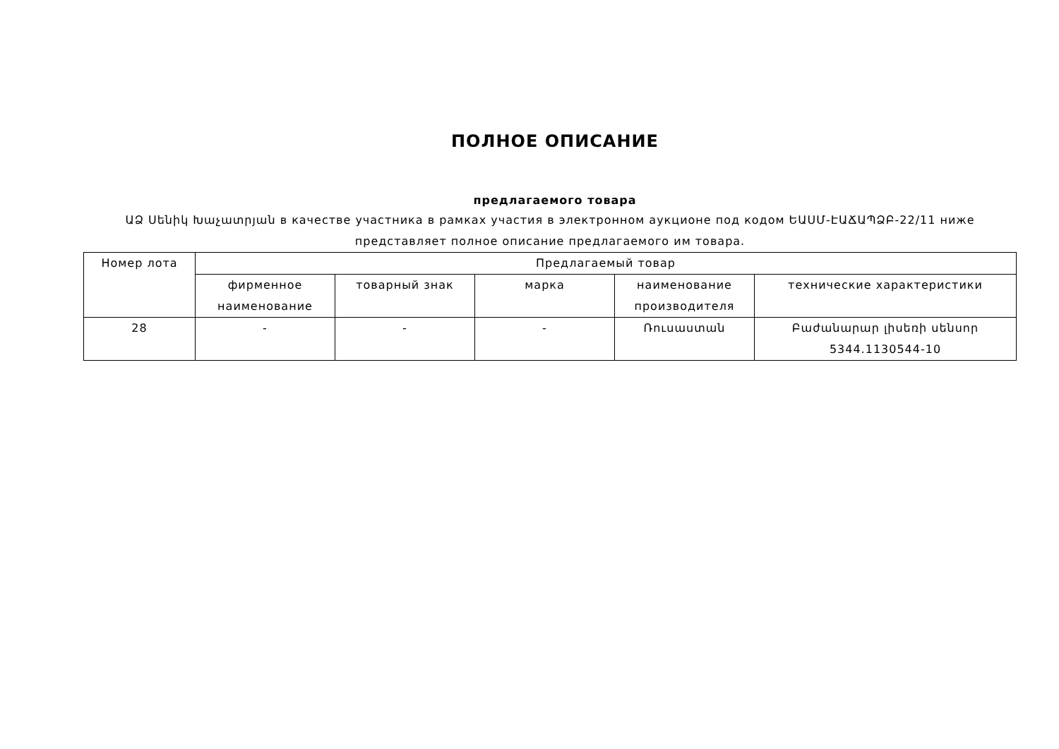ПОЛНОЕ ОПИСАНИЕ
предлагаемого товара
ԱՁ Սենիկ Խաչատրյան в качестве участника в рамках участия в электронном аукционе под кодом ԵԱՍՄ-ԷԱՃԱՊՁԲ-22/11 ниже представляет полное описание предлагаемого им товара.
| Номер лота | Предлагаемый товар | | | | |
| --- | --- | --- | --- | --- | --- |
| | фирменное наименование | товарный знак | марка | наименование производителя | технические характеристики |
| 28 | - | - | - | Ռուսաստան | Բաժանարար լիսեռի սենսոր 5344.1130544-10 |